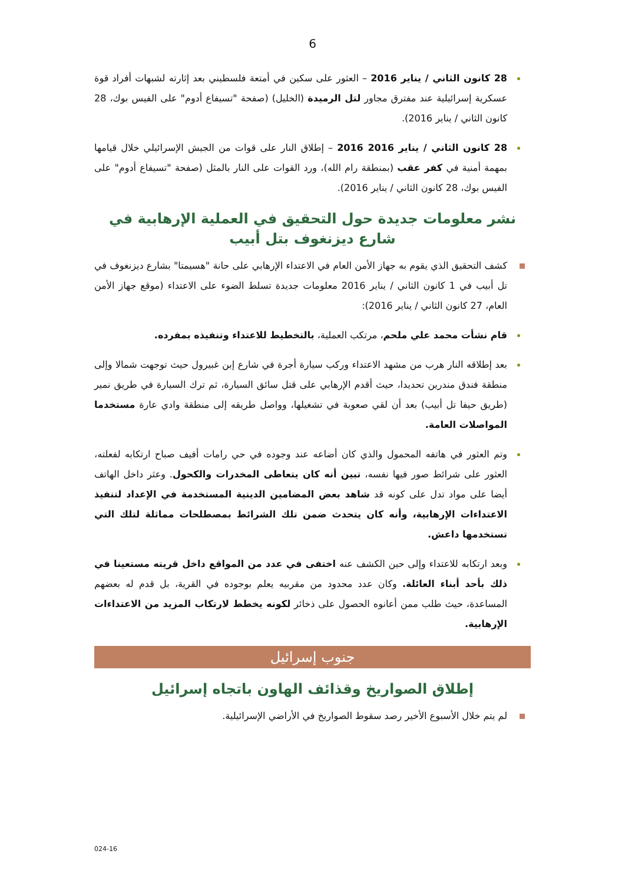6
28 كانون الثاني / يناير 2016 – العثور على سكين في أمتعة فلسطيني بعد إثارته لشبهات أفراد قوة عسكرية إسرائيلية عند مفترق مجاور لتل الرميدة (الخليل) (صفحة "تسيفاع أدوم" على الفيس بوك، 28 كانون الثاني / يناير 2016).
28 كانون الثاني / يناير 2016 2016 – إطلاق النار على قوات من الجيش الإسرائيلي خلال قيامها بمهمة أمنية في كفر عقب (بمنطقة رام الله)، ورد القوات على النار بالمثل (صفحة "تسيفاع أدوم" على الفيس بوك، 28 كانون الثاني / يناير 2016).
نشر معلومات جديدة حول التحقيق في العملية الإرهابية في شارع ديزنغوف بتل أبيب
كشف التحقيق الذي يقوم به جهاز الأمن العام في الاعتداء الإرهابي على حانة "هسيمتا" بشارع ديزنغوف في تل أبيب في 1 كانون الثاني / يناير 2016 معلومات جديدة تسلط الضوء على الاعتداء (موقع جهاز الأمن العام، 27 كانون الثاني / يناير 2016):
قام نشأت محمد علي ملحم، مرتكب العملية، بالتخطيط للاعتداء وتنفيذه بمفرده.
بعد إطلاقه النار هرب من مشهد الاعتداء وركب سيارة أجرة في شارع إبن غبيرول حيث توجهت شمالا وإلى منطقة فندق مندرين تحديدا، حيث أقدم الإرهابي على قتل سائق السيارة، ثم ترك السيارة في طريق نمير (طريق حيفا تل أبيب) بعد أن لقي صعوبة في تشغيلها، وواصل طريقه إلى منطقة وادي عارة مستخدما المواصلات العامة.
وتم العثور في هاتفه المحمول والذي كان أضاعه عند وجوده في حي رامات أفيف صباح ارتكابه لفعلته، العثور على شرائط صور فيها نفسه، تبين أنه كان يتعاطى المخدرات والكحول. وعثر داخل الهاتف أيضا على مواد تدل على كونه قد شاهد بعض المضامين الدينية المستخدمة في الإعداد لتنفيذ الاعتداءات الإرهابية، وأنه كان يتحدث ضمن تلك الشرائط بمصطلحات مماثلة لتلك التي تستخدمها داعش.
وبعد ارتكابه للاعتداء وإلى حين الكشف عنه اختفى في عدد من المواقع داخل قريته مستعينا في ذلك بأحد أبناء العائلة. وكان عدد محدود من مقربيه يعلم بوجوده في القرية، بل قدم له بعضهم المساعدة، حيث طلب ممن أعانوه الحصول على ذخائر لكونه يخطط لارتكاب المزيد من الاعتداءات الإرهابية.
جنوب إسرائيل
إطلاق الصواريخ وقذائف الهاون باتجاه إسرائيل
لم يتم خلال الأسبوع الأخير رصد سقوط الصواريخ في الأراضي الإسرائيلية.
024-16